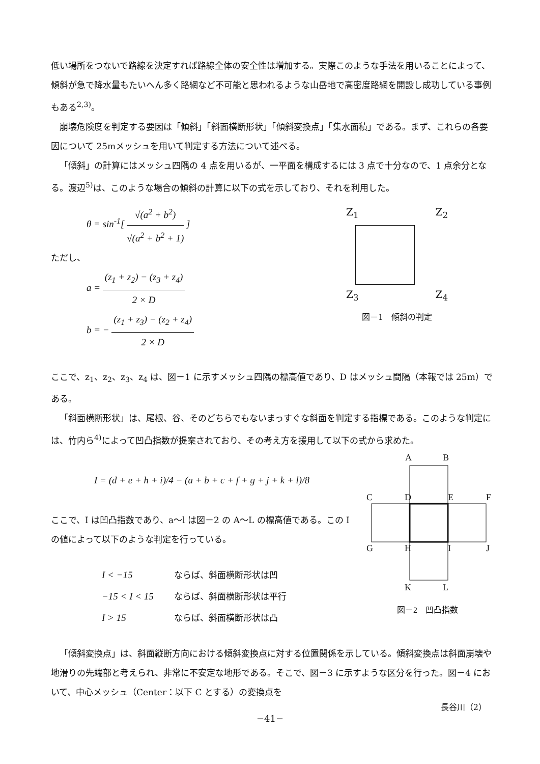低い場所をつないで路線を決定すれば路線全体の安全性は増加する。実際このような手法を用いることによって、傾斜が急で降水量もたいへん多く路網など不可能と思われるような山岳地で高密度路網を開設し成功している事例もある<sup>2,3)</sup>。
崩壊危険度を判定する要因は「傾斜」「斜面横断形状」「傾斜変換点」「集水面積」である。まず、これらの各要因について 25mメッシュを用いて判定する方法について述べる。
「傾斜」の計算にはメッシュ四隅の 4 点を用いるが、一平面を構成するには 3 点で十分なので、1 点余分となる。渡辺<sup>5)</sup>は、このような場合の傾斜の計算に以下の式を示しており、それを利用した。
θ = sin<sup>-1</sup>[ √(a<sup>2</sup> + b<sup>2</sup>) √(a<sup>2</sup> + b<sup>2</sup> + 1) ]
ただし、
a = (z<sub>1</sub> + z<sub>2</sub>) − (z<sub>3</sub> + z<sub>4</sub>) 2 × D
b = − (z<sub>1</sub> + z<sub>3</sub>) − (z<sub>2</sub> + z<sub>4</sub>) 2 × D
Z<sub>1</sub> Z<sub>2</sub>
Z<sub>3</sub> Z<sub>4</sub>
図－1　傾斜の判定
ここで、z<sub>1</sub>、z<sub>2</sub>、z<sub>3</sub>、z<sub>4</sub> は、図－1 に示すメッシュ四隅の標高値であり、D はメッシュ間隔（本報では 25m）である。
「斜面横断形状」は、尾根、谷、そのどちらでもないまっすぐな斜面を判定する指標である。このような判定には、竹内ら<sup>4)</sup>によって凹凸指数が提案されており、その考え方を援用して以下の式から求めた。
I = (d + e + h + i)/4 − (a + b + c + f + g + j + k + l)/8
ここで、I は凹凸指数であり、a～l は図－2 の A～L の標高値である。この I の値によって以下のような判定を行っている。
| I < −15 | ならば、斜面横断形状は凹 |
| −15 < I < 15 | ならば、斜面横断形状は平行 |
| I > 15 | ならば、斜面横断形状は凸 |
A
B
C
D
E
F
G
H
I
J
K
L
図－2　凹凸指数
「傾斜変換点」は、斜面縦断方向における傾斜変換点に対する位置関係を示している。傾斜変換点は斜面崩壊や地滑りの先端部と考えられ、非常に不安定な地形である。そこで、図－3 に示すような区分を行った。図－4 において、中心メッシュ（Center：以下 C とする）の変換点を
長谷川（2）
−41−